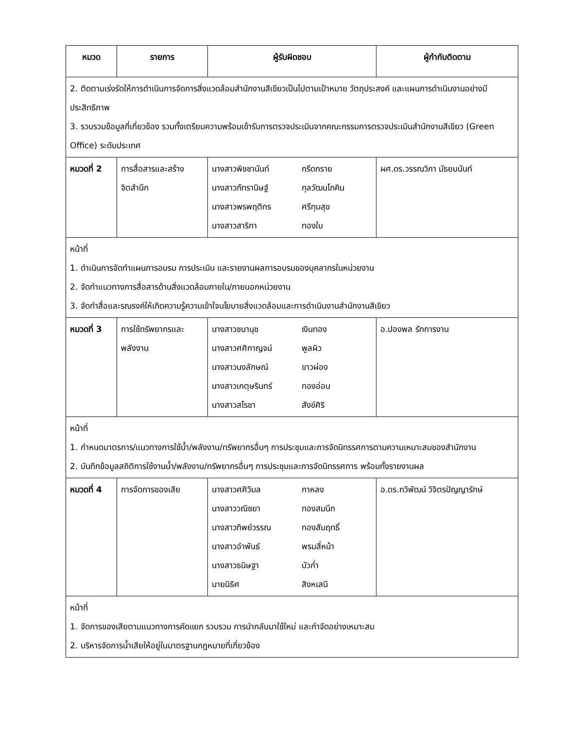| หมวด | รายการ | ผู้รับผิดชอบ | ผู้กำกับติดตาม |
| --- | --- | --- | --- |
| 2. ติดตามเร่งรัดให้การดำเนินการจัดการสิ่งแวดล้อมสำนักงานสีเขียวเป็นไปตามเป้าหมาย วัตถุประสงค์ และแผนการดำเนินงานอย่างมีประสิทธิภาพ 3. รวบรวมข้อมูลที่เกี่ยวข้อง รวมทั้งเตรียมความพร้อมเข้ารับการตรวจประเมินจากคณะกรรมการตรวจประเมินสำนักงานสีเขียว (Green Office) ระดับประเทศ | | | |
| หมวดที่ 2 | การสื่อสารและสร้างจิตสำนึก | นางสาวพิชชานันท์ กรีดกราย นางสาวภัทรานิษฐ์ กุลวัฒนโภคิน นางสาวพรพฤติกร ศรีทุมสุข นางสาวสาริกา ทองใบ | ผศ.ดร.วรรณวิภา มัธยมนันท์ |
| หน้าที่ 1. ดำเนินการจัดทำแผนการอบรม การประเมิน และรายงานผลการอบรมของบุคลากรในหน่วยงาน 2. จัดทำแนวทางการสื่อสารด้านสิ่งแวดล้อมภายใน/ภายนอกหน่วยงาน 3. จัดทำสื่อและรณรงค์ให้เกิดความรู้ความเข้าใจนโยบายสิ่งแวดล้อมและการดำเนินงานสำนักงานสีเขียว | | | |
| หมวดที่ 3 | การใช้ทรัพยากรและพลังงาน | นางสาวชนานุช เงินทอง นางสาวศศิกาญจน์ พูลผิว นางสาวนงลักษณ์ ขาวผ่อง นางสาวเกตุษรินทร์ ทองอ่อน นางสาวสโรชา สังข์ศิริ | อ.ปองพล รักการงาน |
| หน้าที่ 1. กำหนดมาตรการ/แนวทางการใช้น้ำ/พลังงาน/ทรัพยากรอื่นๆ การประชุมและการจัดนิทรรศการตามความเหมาะสมของสำนักงาน 2. บันทึกข้อมูลสถิติการใช้งานน้ำ/พลังงาน/ทรัพยากรอื่นๆ การประชุมและการจัดนิทรรศการ พร้อมทั้งรายงานผล | | | |
| หมวดที่ 4 | การจัดการของเสีย | นางสาวศศิวิมล กาหลง นางสาววณิชยา ทองสมนึก นางสาวทิพย์วรรณ ทองสัมฤทธิ์ นางสาวอำพันธ์ พรมสี่หน้า นางสาวธนิษฐา บัวก่ำ นายนิธิศ สิงหเสนี | อ.ดร.ทวิพัฒน์ วิจิตรปัญญารักษ์ |
| หน้าที่ 1. จัดการของเสียตามแนวทางการคัดแยก รวบรวม การนำกลับมาใช้ใหม่ และกำจัดอย่างเหมาะสม 2. บริหารจัดการน้ำเสียให้อยู่ในมาตรฐานกฎหมายที่เกี่ยวข้อง | | | |